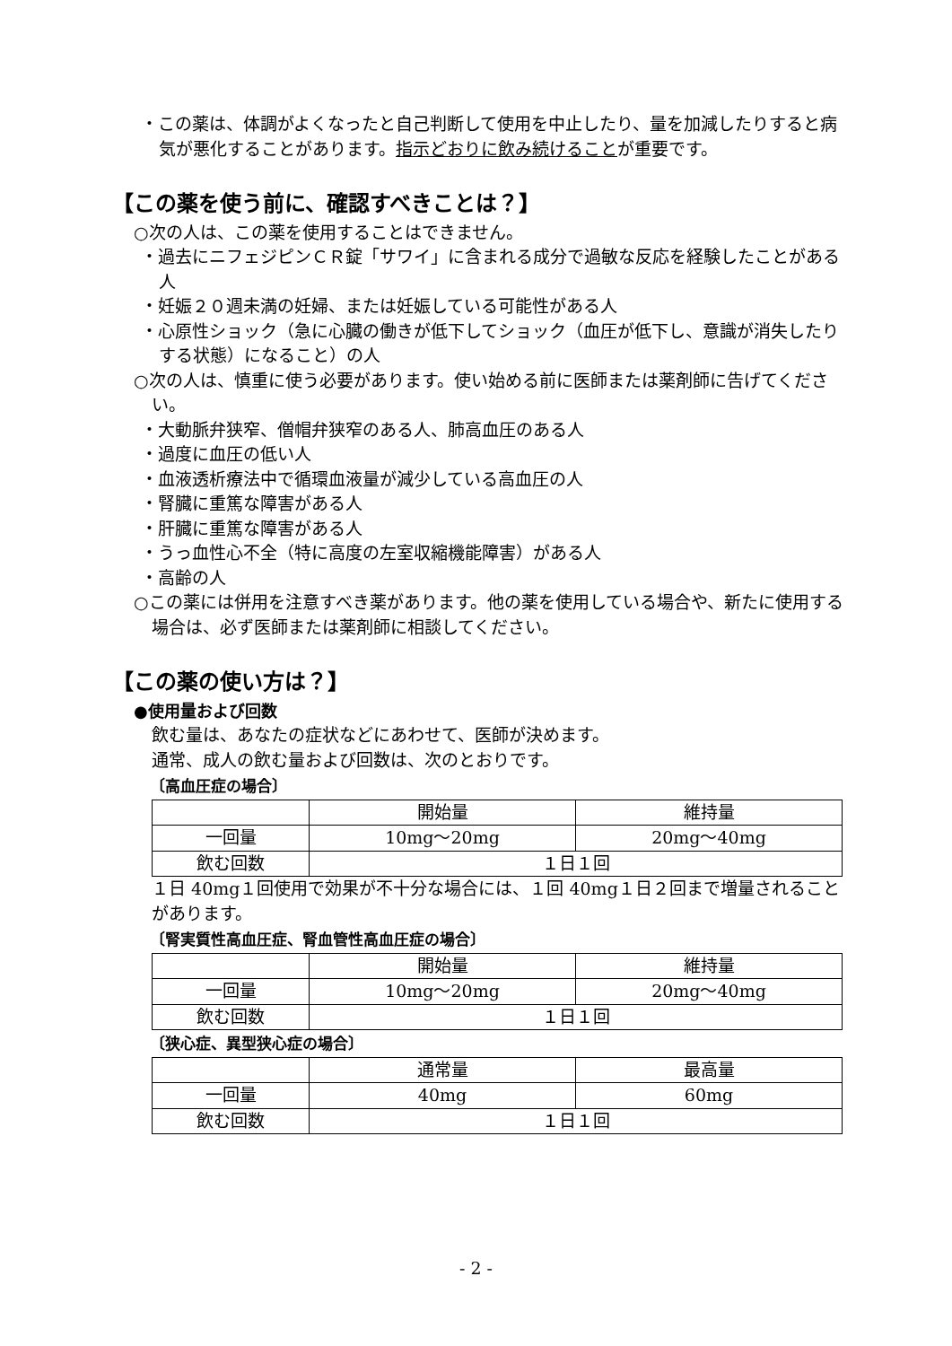・この薬は、体調がよくなったと自己判断して使用を中止したり、量を加減したりすると病気が悪化することがあります。指示どおりに飲み続けることが重要です。
【この薬を使う前に、確認すべきことは？】
○次の人は、この薬を使用することはできません。
・過去にニフェジピンＣＲ錠「サワイ」に含まれる成分で過敏な反応を経験したことがある人
・妊娠２０週未満の妊婦、または妊娠している可能性がある人
・心原性ショック（急に心臓の働きが低下してショック（血圧が低下し、意識が消失したりする状態）になること）の人
○次の人は、慎重に使う必要があります。使い始める前に医師または薬剤師に告げてください。
・大動脈弁狭窄、僧帽弁狭窄のある人、肺高血圧のある人
・過度に血圧の低い人
・血液透析療法中で循環血液量が減少している高血圧の人
・腎臓に重篤な障害がある人
・肝臓に重篤な障害がある人
・うっ血性心不全（特に高度の左室収縮機能障害）がある人
・高齢の人
○この薬には併用を注意すべき薬があります。他の薬を使用している場合や、新たに使用する場合は、必ず医師または薬剤師に相談してください。
【この薬の使い方は？】
●使用量および回数
飲む量は、あなたの症状などにあわせて、医師が決めます。
通常、成人の飲む量および回数は、次のとおりです。
〔高血圧症の場合〕
| | 開始量 | 維持量 |
| 一回量 | 10mg～20mg | 20mg～40mg |
| 飲む回数 | １日１回 | |
１日 40mg１回使用で効果が不十分な場合には、１回 40mg１日２回まで増量されることがあります。
〔腎実質性高血圧症、腎血管性高血圧症の場合〕
| | 開始量 | 維持量 |
| 一回量 | 10mg～20mg | 20mg～40mg |
| 飲む回数 | １日１回 | |
〔狭心症、異型狭心症の場合〕
| | 通常量 | 最高量 |
| 一回量 | 40mg | 60mg |
| 飲む回数 | １日１回 | |
- 2 -